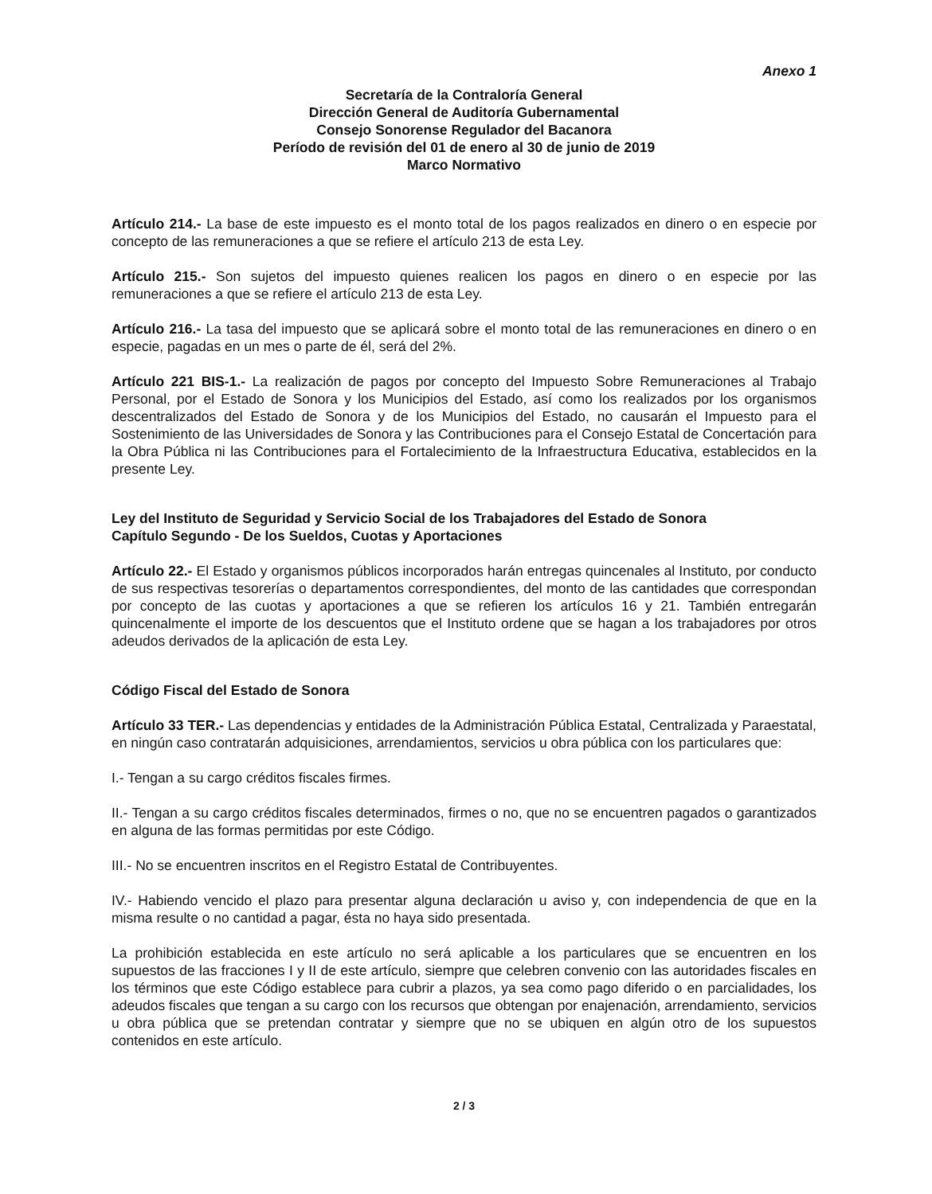Anexo 1
Secretaría de la Contraloría General
Dirección General de Auditoría Gubernamental
Consejo Sonorense Regulador del Bacanora
Período de revisión del 01 de enero al 30 de junio de 2019
Marco Normativo
Artículo 214.- La base de este impuesto es el monto total de los pagos realizados en dinero o en especie por concepto de las remuneraciones a que se refiere el artículo 213 de esta Ley.
Artículo 215.- Son sujetos del impuesto quienes realicen los pagos en dinero o en especie por las remuneraciones a que se refiere el artículo 213 de esta Ley.
Artículo 216.- La tasa del impuesto que se aplicará sobre el monto total de las remuneraciones en dinero o en especie, pagadas en un mes o parte de él, será del 2%.
Artículo 221 BIS-1.- La realización de pagos por concepto del Impuesto Sobre Remuneraciones al Trabajo Personal, por el Estado de Sonora y los Municipios del Estado, así como los realizados por los organismos descentralizados del Estado de Sonora y de los Municipios del Estado, no causarán el Impuesto para el Sostenimiento de las Universidades de Sonora y las Contribuciones para el Consejo Estatal de Concertación para la Obra Pública ni las Contribuciones para el Fortalecimiento de la Infraestructura Educativa, establecidos en la presente Ley.
Ley del Instituto de Seguridad y Servicio Social de los Trabajadores del Estado de Sonora
Capítulo Segundo - De los Sueldos, Cuotas y Aportaciones
Artículo 22.- El Estado y organismos públicos incorporados harán entregas quincenales al Instituto, por conducto de sus respectivas tesorerías o departamentos correspondientes, del monto de las cantidades que correspondan por concepto de las cuotas y aportaciones a que se refieren los artículos 16 y 21. También entregarán quincenalmente el importe de los descuentos que el Instituto ordene que se hagan a los trabajadores por otros adeudos derivados de la aplicación de esta Ley.
Código Fiscal del Estado de Sonora
Artículo 33 TER.- Las dependencias y entidades de la Administración Pública Estatal, Centralizada y Paraestatal, en ningún caso contratarán adquisiciones, arrendamientos, servicios u obra pública con los particulares que:
I.- Tengan a su cargo créditos fiscales firmes.
II.- Tengan a su cargo créditos fiscales determinados, firmes o no, que no se encuentren pagados o garantizados en alguna de las formas permitidas por este Código.
III.- No se encuentren inscritos en el Registro Estatal de Contribuyentes.
IV.- Habiendo vencido el plazo para presentar alguna declaración u aviso y, con independencia de que en la misma resulte o no cantidad a pagar, ésta no haya sido presentada.
La prohibición establecida en este artículo no será aplicable a los particulares que se encuentren en los supuestos de las fracciones I y II de este artículo, siempre que celebren convenio con las autoridades fiscales en los términos que este Código establece para cubrir a plazos, ya sea como pago diferido o en parcialidades, los adeudos fiscales que tengan a su cargo con los recursos que obtengan por enajenación, arrendamiento, servicios u obra pública que se pretendan contratar y siempre que no se ubiquen en algún otro de los supuestos contenidos en este artículo.
2 / 3